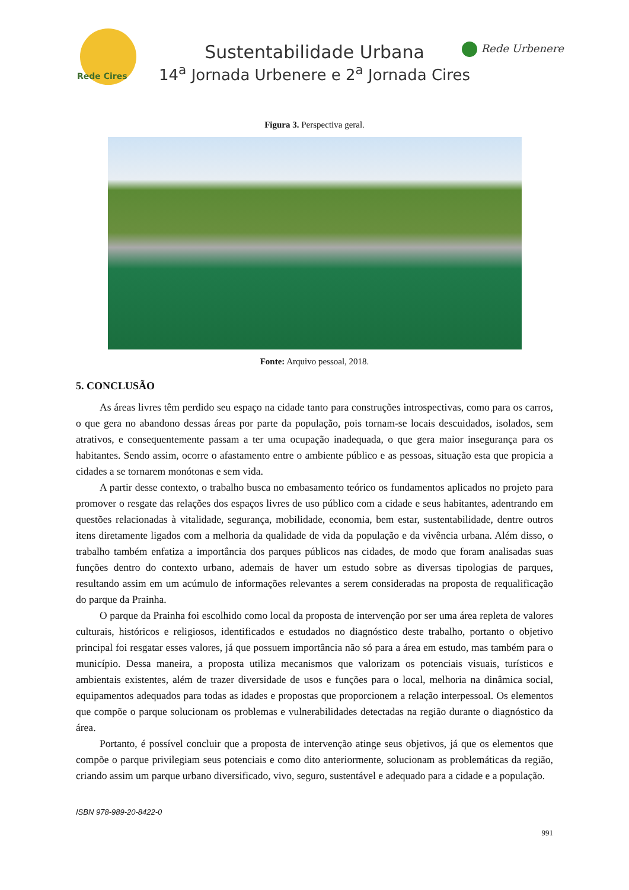Rede Cires
Sustentabilidade Urbana
14<sup>a</sup> Jornada Urbenere e 2<sup>a</sup> Jornada Cires
Rede Urbenere
Figura 3. Perspectiva geral.
Fonte: Arquivo pessoal, 2018.
5. CONCLUSÃO
As áreas livres têm perdido seu espaço na cidade tanto para construções introspectivas, como para os carros, o que gera no abandono dessas áreas por parte da população, pois tornam-se locais descuidados, isolados, sem atrativos, e consequentemente passam a ter uma ocupação inadequada, o que gera maior insegurança para os habitantes. Sendo assim, ocorre o afastamento entre o ambiente público e as pessoas, situação esta que propicia a cidades a se tornarem monótonas e sem vida.
A partir desse contexto, o trabalho busca no embasamento teórico os fundamentos aplicados no projeto para promover o resgate das relações dos espaços livres de uso público com a cidade e seus habitantes, adentrando em questões relacionadas à vitalidade, segurança, mobilidade, economia, bem estar, sustentabilidade, dentre outros itens diretamente ligados com a melhoria da qualidade de vida da população e da vivência urbana. Além disso, o trabalho também enfatiza a importância dos parques públicos nas cidades, de modo que foram analisadas suas funções dentro do contexto urbano, ademais de haver um estudo sobre as diversas tipologias de parques, resultando assim em um acúmulo de informações relevantes a serem consideradas na proposta de requalificação do parque da Prainha.
O parque da Prainha foi escolhido como local da proposta de intervenção por ser uma área repleta de valores culturais, históricos e religiosos, identificados e estudados no diagnóstico deste trabalho, portanto o objetivo principal foi resgatar esses valores, já que possuem importância não só para a área em estudo, mas também para o município. Dessa maneira, a proposta utiliza mecanismos que valorizam os potenciais visuais, turísticos e ambientais existentes, além de trazer diversidade de usos e funções para o local, melhoria na dinâmica social, equipamentos adequados para todas as idades e propostas que proporcionem a relação interpessoal. Os elementos que compõe o parque solucionam os problemas e vulnerabilidades detectadas na região durante o diagnóstico da área.
Portanto, é possível concluir que a proposta de intervenção atinge seus objetivos, já que os elementos que compõe o parque privilegiam seus potenciais e como dito anteriormente, solucionam as problemáticas da região, criando assim um parque urbano diversificado, vivo, seguro, sustentável e adequado para a cidade e a população.
ISBN 978-989-20-8422-0
991